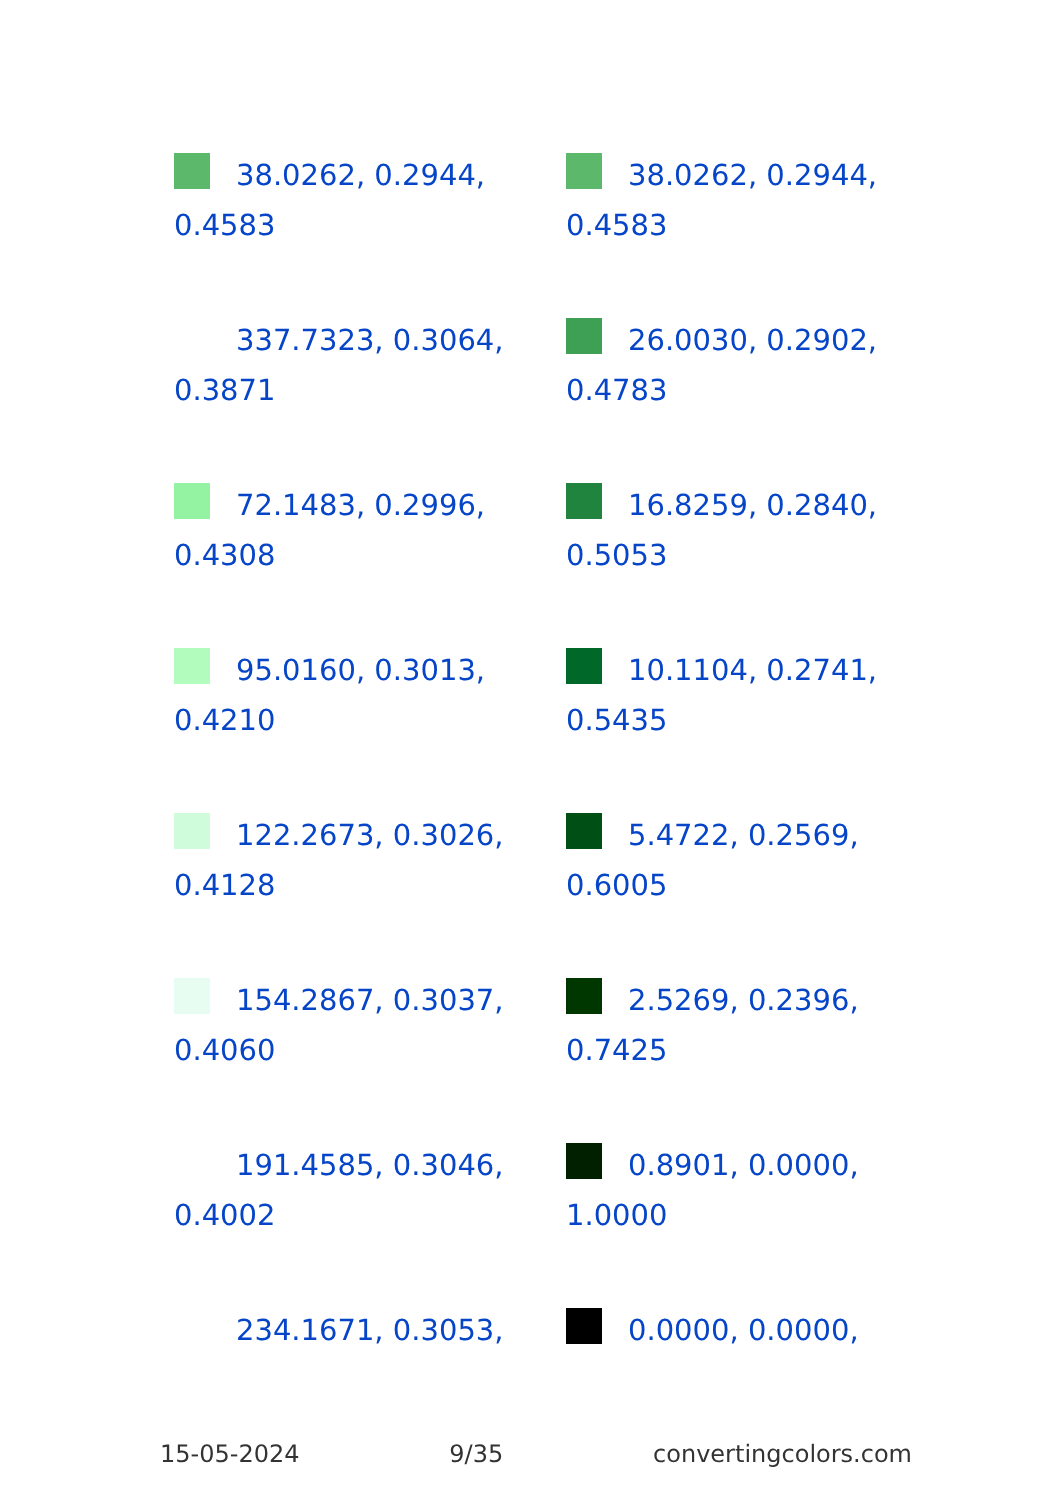38.0262, 0.2944, 0.4583
38.0262, 0.2944, 0.4583
337.7323, 0.3064, 0.3871
26.0030, 0.2902, 0.4783
72.1483, 0.2996, 0.4308
16.8259, 0.2840, 0.5053
95.0160, 0.3013, 0.4210
10.1104, 0.2741, 0.5435
122.2673, 0.3026, 0.4128
5.4722, 0.2569, 0.6005
154.2867, 0.3037, 0.4060
2.5269, 0.2396, 0.7425
191.4585, 0.3046, 0.4002
0.8901, 0.0000, 1.0000
234.1671, 0.3053,
0.0000, 0.0000,
15-05-2024 9/35 convertingcolors.com